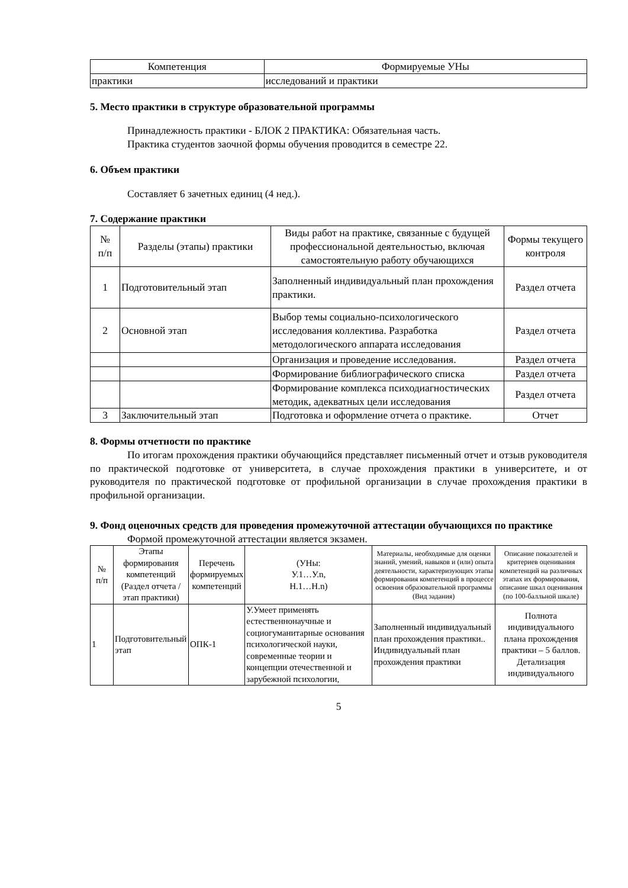| Компетенция | Формируемые УНы |
| --- | --- |
| практики | исследований и практики |
5. Место практики в структуре образовательной программы
Принадлежность практики - БЛОК 2 ПРАКТИКА: Обязательная часть.
Практика студентов заочной формы обучения проводится в семестре 22.
6. Объем практики
Составляет 6 зачетных единиц (4 нед.).
7. Содержание практики
| № п/п | Разделы (этапы) практики | Виды работ на практике, связанные с будущей профессиональной деятельностью, включая самостоятельную работу обучающихся | Формы текущего контроля |
| --- | --- | --- | --- |
| 1 | Подготовительный этап | Заполненный индивидуальный план прохождения практики. | Раздел отчета |
| 2 | Основной этап | Выбор темы социально-психологического исследования коллектива. Разработка методологического аппарата исследования | Раздел отчета |
| | | Организация и проведение исследования. | Раздел отчета |
| | | Формирование библиографического списка | Раздел отчета |
| | | Формирование комплекса психодиагностических методик, адекватных цели исследования | Раздел отчета |
| 3 | Заключительный этап | Подготовка и оформление отчета о практике. | Отчет |
8. Формы отчетности по практике
По итогам прохождения практики обучающийся представляет письменный отчет и отзыв руководителя по практической подготовке от университета, в случае прохождения практики в университете, и от руководителя по практической подготовке от профильной организации в случае прохождения практики в профильной организации.
9. Фонд оценочных средств для проведения промежуточной аттестации обучающихся по практике
Формой промежуточной аттестации является экзамен.
| № п/п | Этапы формирования компетенций (Раздел отчета / этап практики) | Перечень формируемых компетенций | (УНы: У.1…У.n, Н.1…Н.n) | Материалы, необходимые для оценки знаний, умений, навыков и (или) опыта деятельности, характеризующих этапы формирования компетенций в процессе освоения образовательной программы (Вид задания) | Описание показателей и критериев оценивания компетенций на различных этапах их формирования, описание шкал оценивания (по 100-балльной шкале) |
| --- | --- | --- | --- | --- | --- |
| 1 | Подготовительный этап | ОПК-1 | У.Умеет применять естественнонаучные и социогуманитарные основания психологической науки, современные теории и концепции отечественной и зарубежной психологии, | Заполненный индивидуальный план прохождения практики.. Индивидуальный план прохождения практики | Полнота индивидуального плана прохождения практики – 5 баллов. Детализация индивидуального |
5